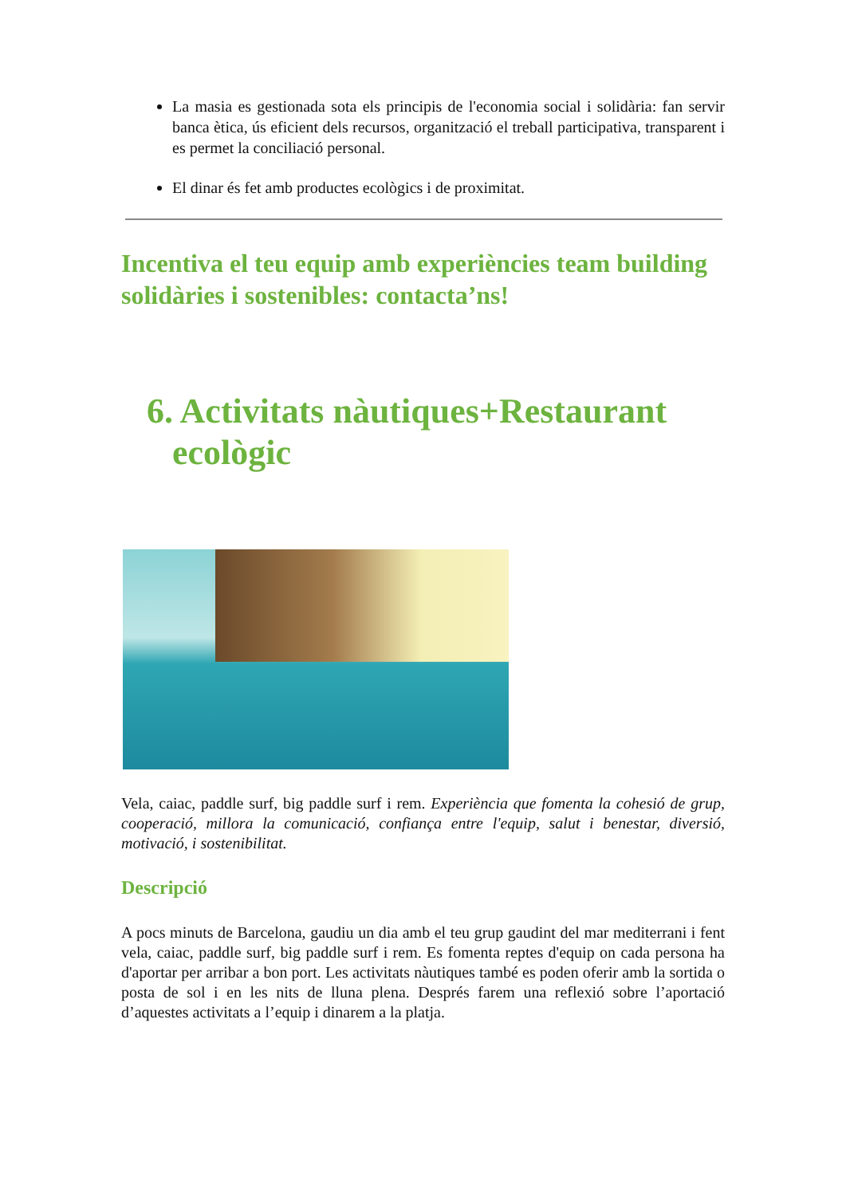La masia es gestionada sota els principis de l'economia social i solidària: fan servir banca ètica, ús eficient dels recursos, organització el treball participativa, transparent i es permet la conciliació personal.
El dinar és fet amb productes ecològics i de proximitat.
Incentiva el teu equip amb experiències team building solidàries i sostenibles: contacta’ns!
6. Activitats nàutiques+Restaurant ecològic
Vela, caiac, paddle surf, big paddle surf i rem. Experiència que fomenta la cohesió de grup, cooperació, millora la comunicació, confiança entre l'equip, salut i benestar, diversió, motivació, i sostenibilitat.
Descripció
A pocs minuts de Barcelona, gaudiu un dia amb el teu grup gaudint del mar mediterrani i fent vela, caiac, paddle surf, big paddle surf i rem. Es fomenta reptes d'equip on cada persona ha d'aportar per arribar a bon port. Les activitats nàutiques també es poden oferir amb la sortida o posta de sol i en les nits de lluna plena. Després farem una reflexió sobre l’aportació d’aquestes activitats a l’equip i dinarem a la platja.